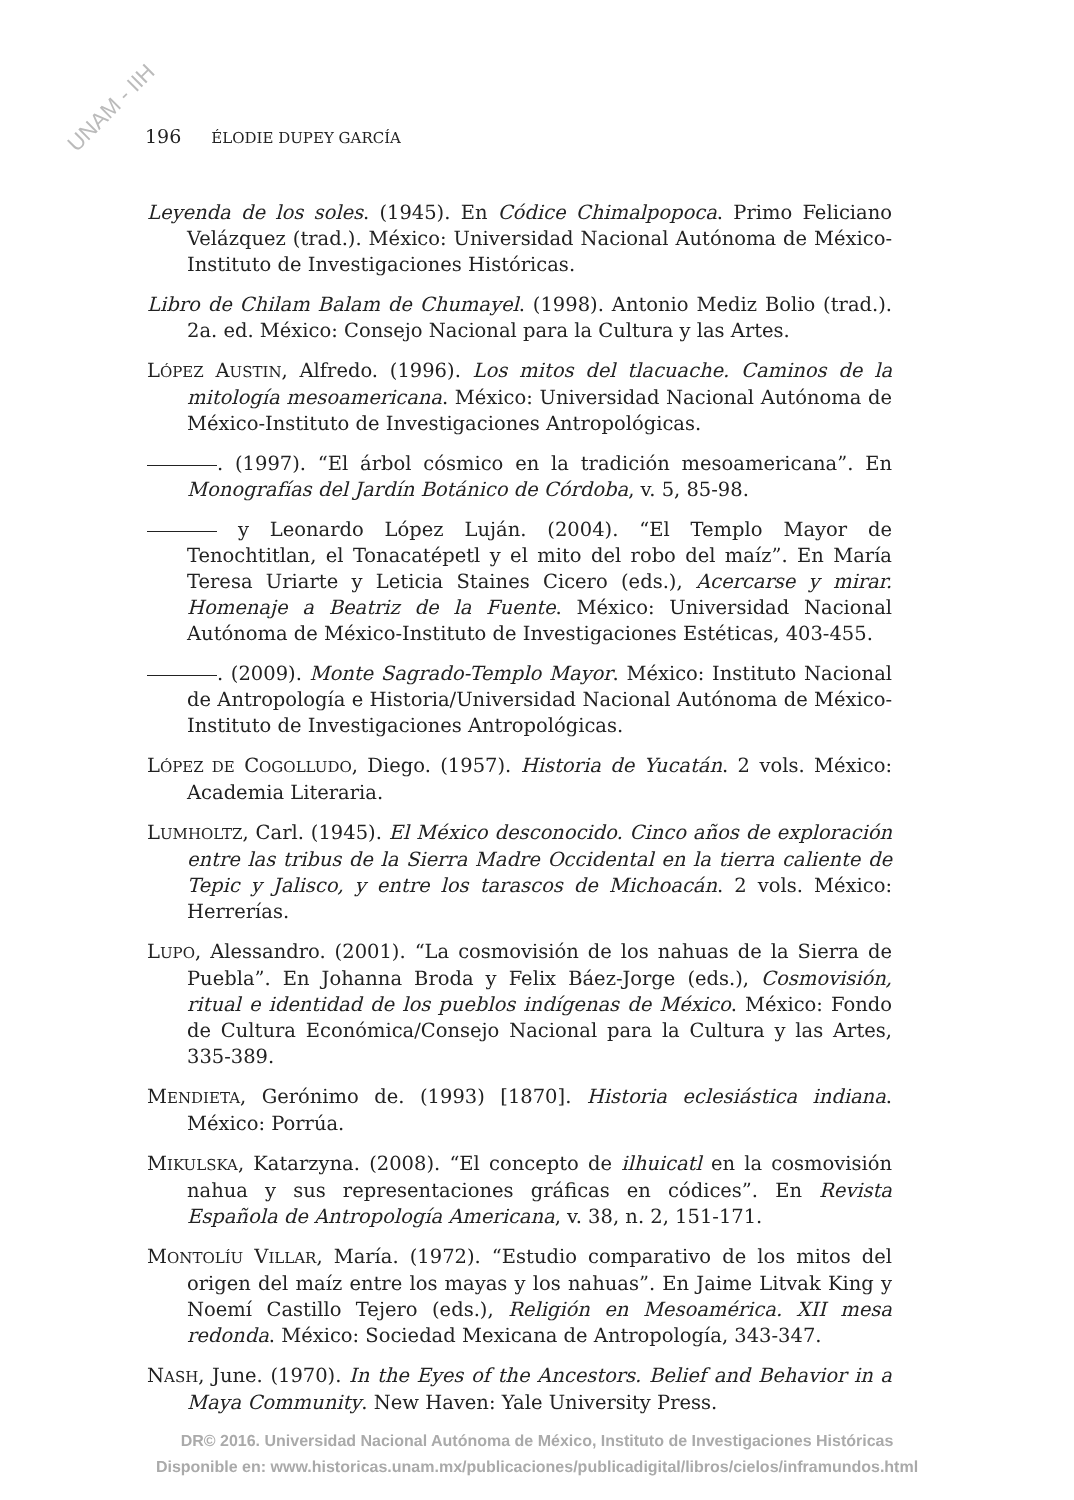UNAM - IIH
196 ÉLODIE DUPEY GARCÍA
Leyenda de los soles. (1945). En Códice Chimalpopoca. Primo Feliciano Velázquez (trad.). México: Universidad Nacional Autónoma de México-Instituto de Investigaciones Históricas.
Libro de Chilam Balam de Chumayel. (1998). Antonio Mediz Bolio (trad.). 2a. ed. México: Consejo Nacional para la Cultura y las Artes.
LÓPEZ AUSTIN, Alfredo. (1996). Los mitos del tlacuache. Caminos de la mitología mesoamericana. México: Universidad Nacional Autónoma de México-Instituto de Investigaciones Antropológicas.
. (1997). “El árbol cósmico en la tradición mesoamericana”. En Monografías del Jardín Botánico de Córdoba, v. 5, 85-98.
y Leonardo López Luján. (2004). “El Templo Mayor de Tenochtitlan, el Tonacatépetl y el mito del robo del maíz”. En María Teresa Uriarte y Leticia Staines Cicero (eds.), Acercarse y mirar. Homenaje a Beatriz de la Fuente. México: Universidad Nacional Autónoma de México-Instituto de Investigaciones Estéticas, 403-455.
. (2009). Monte Sagrado-Templo Mayor. México: Instituto Nacional de Antropología e Historia/Universidad Nacional Autónoma de México-Instituto de Investigaciones Antropológicas.
LÓPEZ DE COGOLLUDO, Diego. (1957). Historia de Yucatán. 2 vols. México: Academia Literaria.
LUMHOLTZ, Carl. (1945). El México desconocido. Cinco años de exploración entre las tribus de la Sierra Madre Occidental en la tierra caliente de Tepic y Jalisco, y entre los tarascos de Michoacán. 2 vols. México: Herrerías.
LUPO, Alessandro. (2001). “La cosmovisión de los nahuas de la Sierra de Puebla”. En Johanna Broda y Felix Báez-Jorge (eds.), Cosmovisión, ritual e identidad de los pueblos indígenas de México. México: Fondo de Cultura Económica/Consejo Nacional para la Cultura y las Artes, 335-389.
MENDIETA, Gerónimo de. (1993) [1870]. Historia eclesiástica indiana. México: Porrúa.
MIKULSKA, Katarzyna. (2008). “El concepto de ilhuicatl en la cosmovisión nahua y sus representaciones gráficas en códices”. En Revista Española de Antropología Americana, v. 38, n. 2, 151-171.
MONTOLÍU VILLAR, María. (1972). “Estudio comparativo de los mitos del origen del maíz entre los mayas y los nahuas”. En Jaime Litvak King y Noemí Castillo Tejero (eds.), Religión en Mesoamérica. XII mesa redonda. México: Sociedad Mexicana de Antropología, 343-347.
NASH, June. (1970). In the Eyes of the Ancestors. Belief and Behavior in a Maya Community. New Haven: Yale University Press.
DR© 2016. Universidad Nacional Autónoma de México, Instituto de Investigaciones Históricas
Disponible en: www.historicas.unam.mx/publicaciones/publicadigital/libros/cielos/inframundos.html